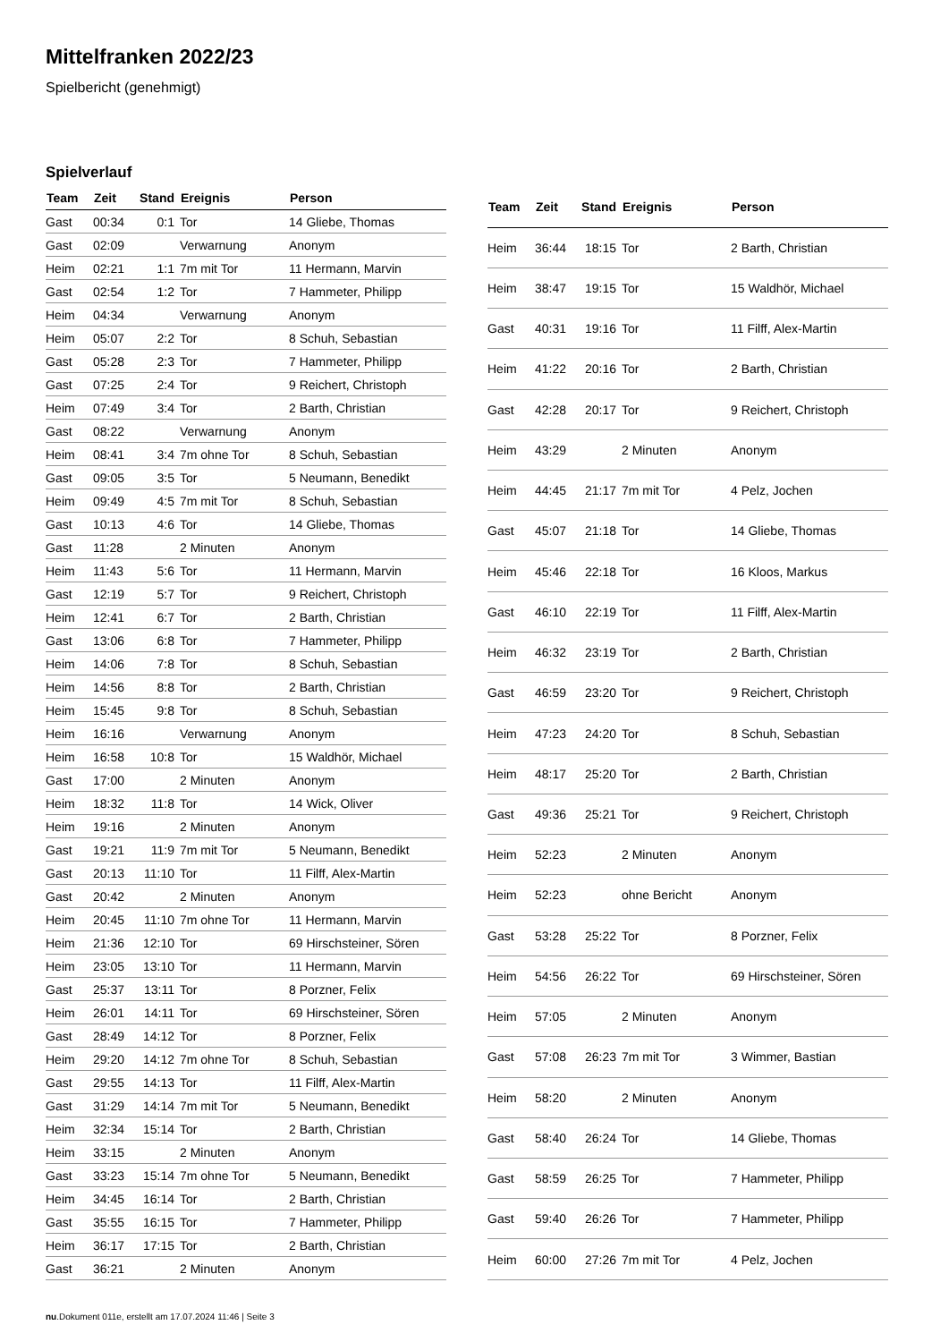Mittelfranken 2022/23
Spielbericht (genehmigt)
Spielverlauf
| Team | Zeit | Stand | Ereignis | Person |
| --- | --- | --- | --- | --- |
| Gast | 00:34 | 0:1 | Tor | 14 Gliebe, Thomas |
| Gast | 02:09 | | Verwarnung | Anonym |
| Heim | 02:21 | 1:1 | 7m mit Tor | 11 Hermann, Marvin |
| Gast | 02:54 | 1:2 | Tor | 7 Hammeter, Philipp |
| Heim | 04:34 | | Verwarnung | Anonym |
| Heim | 05:07 | 2:2 | Tor | 8 Schuh, Sebastian |
| Gast | 05:28 | 2:3 | Tor | 7 Hammeter, Philipp |
| Gast | 07:25 | 2:4 | Tor | 9 Reichert, Christoph |
| Heim | 07:49 | 3:4 | Tor | 2 Barth, Christian |
| Gast | 08:22 | | Verwarnung | Anonym |
| Heim | 08:41 | 3:4 | 7m ohne Tor | 8 Schuh, Sebastian |
| Gast | 09:05 | 3:5 | Tor | 5 Neumann, Benedikt |
| Heim | 09:49 | 4:5 | 7m mit Tor | 8 Schuh, Sebastian |
| Gast | 10:13 | 4:6 | Tor | 14 Gliebe, Thomas |
| Gast | 11:28 | | 2 Minuten | Anonym |
| Heim | 11:43 | 5:6 | Tor | 11 Hermann, Marvin |
| Gast | 12:19 | 5:7 | Tor | 9 Reichert, Christoph |
| Heim | 12:41 | 6:7 | Tor | 2 Barth, Christian |
| Gast | 13:06 | 6:8 | Tor | 7 Hammeter, Philipp |
| Heim | 14:06 | 7:8 | Tor | 8 Schuh, Sebastian |
| Heim | 14:56 | 8:8 | Tor | 2 Barth, Christian |
| Heim | 15:45 | 9:8 | Tor | 8 Schuh, Sebastian |
| Heim | 16:16 | | Verwarnung | Anonym |
| Heim | 16:58 | 10:8 | Tor | 15 Waldhör, Michael |
| Gast | 17:00 | | 2 Minuten | Anonym |
| Heim | 18:32 | 11:8 | Tor | 14 Wick, Oliver |
| Heim | 19:16 | | 2 Minuten | Anonym |
| Gast | 19:21 | 11:9 | 7m mit Tor | 5 Neumann, Benedikt |
| Gast | 20:13 | 11:10 | Tor | 11 Filff, Alex-Martin |
| Gast | 20:42 | | 2 Minuten | Anonym |
| Heim | 20:45 | 11:10 | 7m ohne Tor | 11 Hermann, Marvin |
| Heim | 21:36 | 12:10 | Tor | 69 Hirschsteiner, Sören |
| Heim | 23:05 | 13:10 | Tor | 11 Hermann, Marvin |
| Gast | 25:37 | 13:11 | Tor | 8 Porzner, Felix |
| Heim | 26:01 | 14:11 | Tor | 69 Hirschsteiner, Sören |
| Gast | 28:49 | 14:12 | Tor | 8 Porzner, Felix |
| Heim | 29:20 | 14:12 | 7m ohne Tor | 8 Schuh, Sebastian |
| Gast | 29:55 | 14:13 | Tor | 11 Filff, Alex-Martin |
| Gast | 31:29 | 14:14 | 7m mit Tor | 5 Neumann, Benedikt |
| Heim | 32:34 | 15:14 | Tor | 2 Barth, Christian |
| Heim | 33:15 | | 2 Minuten | Anonym |
| Gast | 33:23 | 15:14 | 7m ohne Tor | 5 Neumann, Benedikt |
| Heim | 34:45 | 16:14 | Tor | 2 Barth, Christian |
| Gast | 35:55 | 16:15 | Tor | 7 Hammeter, Philipp |
| Heim | 36:17 | 17:15 | Tor | 2 Barth, Christian |
| Gast | 36:21 | | 2 Minuten | Anonym |
| Team | Zeit | Stand | Ereignis | Person |
| --- | --- | --- | --- | --- |
| Heim | 36:44 | 18:15 | Tor | 2 Barth, Christian |
| Heim | 38:47 | 19:15 | Tor | 15 Waldhör, Michael |
| Gast | 40:31 | 19:16 | Tor | 11 Filff, Alex-Martin |
| Heim | 41:22 | 20:16 | Tor | 2 Barth, Christian |
| Gast | 42:28 | 20:17 | Tor | 9 Reichert, Christoph |
| Heim | 43:29 | | 2 Minuten | Anonym |
| Heim | 44:45 | 21:17 | 7m mit Tor | 4 Pelz, Jochen |
| Gast | 45:07 | 21:18 | Tor | 14 Gliebe, Thomas |
| Heim | 45:46 | 22:18 | Tor | 16 Kloos, Markus |
| Gast | 46:10 | 22:19 | Tor | 11 Filff, Alex-Martin |
| Heim | 46:32 | 23:19 | Tor | 2 Barth, Christian |
| Gast | 46:59 | 23:20 | Tor | 9 Reichert, Christoph |
| Heim | 47:23 | 24:20 | Tor | 8 Schuh, Sebastian |
| Heim | 48:17 | 25:20 | Tor | 2 Barth, Christian |
| Gast | 49:36 | 25:21 | Tor | 9 Reichert, Christoph |
| Heim | 52:23 | | 2 Minuten | Anonym |
| Heim | 52:23 | | ohne Bericht | Anonym |
| Gast | 53:28 | 25:22 | Tor | 8 Porzner, Felix |
| Heim | 54:56 | 26:22 | Tor | 69 Hirschsteiner, Sören |
| Heim | 57:05 | | 2 Minuten | Anonym |
| Gast | 57:08 | 26:23 | 7m mit Tor | 3 Wimmer, Bastian |
| Heim | 58:20 | | 2 Minuten | Anonym |
| Gast | 58:40 | 26:24 | Tor | 14 Gliebe, Thomas |
| Gast | 58:59 | 26:25 | Tor | 7 Hammeter, Philipp |
| Gast | 59:40 | 26:26 | Tor | 7 Hammeter, Philipp |
| Heim | 60:00 | 27:26 | 7m mit Tor | 4 Pelz, Jochen |
nu.Dokument 011e, erstellt am 17.07.2024 11:46 | Seite 3